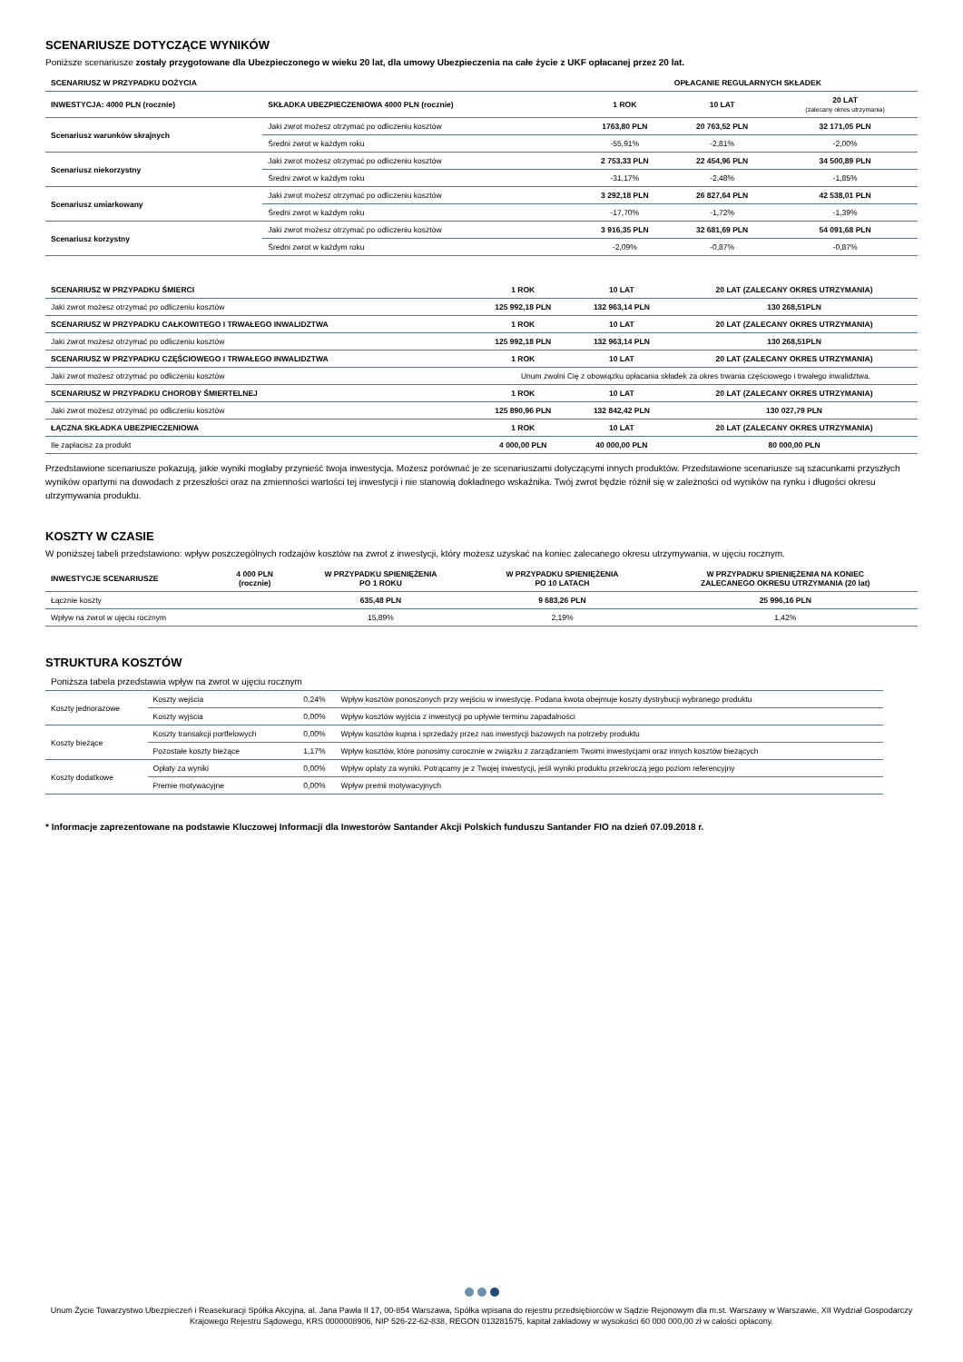SCENARIUSZE DOTYCZĄCE WYNIKÓW
Poniższe scenariusze zostały przygotowane dla Ubezpieczonego w wieku 20 lat, dla umowy Ubezpieczenia na całe życie z UKF opłacanej przez 20 lat.
| SCENARIUSZ W PRZYPADKU DOŻYCIA | | OPŁACANIE REGULARNYCH SKŁADEK | | |
| --- | --- | --- | --- | --- |
| INWESTYCJA: 4000 PLN (rocznie) | SKŁADKA UBEZPIECZENIOWA 4000 PLN (rocznie) | 1 ROK | 10 LAT | 20 LAT (zalecany okres utrzymania) |
| Scenariusz warunków skrajnych | Jaki zwrot możesz otrzymać po odliczeniu kosztów | 1763,80 PLN | 20 763,52 PLN | 32 171,05 PLN |
| | Średni zwrot w każdym roku | -55,91% | -2,81% | -2,00% |
| Scenariusz niekorzystny | Jaki zwrot możesz otrzymać po odliczeniu kosztów | 2 753,33 PLN | 22 454,96 PLN | 34 500,89 PLN |
| | Średni zwrot w każdym roku | -31,17% | -2,48% | -1,85% |
| Scenariusz umiarkowany | Jaki zwrot możesz otrzymać po odliczeniu kosztów | 3 292,18 PLN | 26 827,64 PLN | 42 538,01 PLN |
| | Średni zwrot w każdym roku | -17,70% | -1,72% | -1,39% |
| Scenariusz korzystny | Jaki zwrot możesz otrzymać po odliczeniu kosztów | 3 916,35 PLN | 32 681,69 PLN | 54 091,68 PLN |
| | Średni zwrot w każdym roku | -2,09% | -0,87% | -0,87% |
| SCENARIUSZ W PRZYPADKU ŚMIERCI | 1 ROK | 10 LAT | 20 LAT (ZALECANY OKRES UTRZYMANIA) |
| --- | --- | --- | --- |
| Jaki zwrot możesz otrzymać po odliczeniu kosztów | 125 992,18 PLN | 132 963,14 PLN | 130 268,51PLN |
| SCENARIUSZ W PRZYPADKU CAŁKOWITEGO I TRWAŁEGO INWALIDZTWA | 1 ROK | 10 LAT | 20 LAT (ZALECANY OKRES UTRZYMANIA) |
| Jaki zwrot możesz otrzymać po odliczeniu kosztów | 125 992,18 PLN | 132 963,14 PLN | 130 268,51PLN |
| SCENARIUSZ W PRZYPADKU CZĘŚCIOWEGO I TRWAŁEGO INWALIDZTWA | 1 ROK | 10 LAT | 20 LAT (ZALECANY OKRES UTRZYMANIA) |
| Jaki zwrot możesz otrzymać po odliczeniu kosztów | Unum zwolni Cię z obowiązku opłacania składek za okres trwania częściowego i trwałego inwalidztwa. | | |
| SCENARIUSZ W PRZYPADKU CHOROBY ŚMIERTELNEJ | 1 ROK | 10 LAT | 20 LAT (ZALECANY OKRES UTRZYMANIA) |
| Jaki zwrot możesz otrzymać po odliczeniu kosztów | 125 890,96 PLN | 132 842,42 PLN | 130 027,79 PLN |
| ŁĄCZNA SKŁADKA UBEZPIECZENIOWA | 1 ROK | 10 LAT | 20 LAT (ZALECANY OKRES UTRZYMANIA) |
| Ile zapłacisz za produkt | 4 000,00 PLN | 40 000,00 PLN | 80 000,00 PLN |
Przedstawione scenariusze pokazują, jakie wyniki mogłaby przynieść twoja inwestycja. Możesz porównać je ze scenariuszami dotyczącymi innych produktów. Przedstawione scenariusze są szacunkami przyszłych wyników opartymi na dowodach z przeszłości oraz na zmienności wartości tej inwestycji i nie stanowią dokładnego wskaźnika. Twój zwrot będzie różnił się w zależności od wyników na rynku i długości okresu utrzymywania produktu.
KOSZTY W CZASIE
W poniższej tabeli przedstawiono: wpływ poszczególnych rodzajów kosztów na zwrot z inwestycji, który możesz uzyskać na koniec zalecanego okresu utrzymywania, w ujęciu rocznym.
| INWESTYCJE SCENARIUSZE | 4 000 PLN (rocznie) | W PRZYPADKU SPIENIĘŻENIA PO 1 ROKU | W PRZYPADKU SPIENIĘŻENIA PO 10 LATACH | W PRZYPADKU SPIENIĘŻENIA NA KONIEC ZALECANEGO OKRESU UTRZYMANIA (20 lat) |
| --- | --- | --- | --- | --- |
| Łącznie koszty | | 635,48 PLN | 9 683,26 PLN | 25 996,16 PLN |
| Wpływ na zwrot w ujęciu rocznym | | 15,89% | 2,19% | 1,42% |
STRUKTURA KOSZTÓW
| Poniższa tabela przedstawia wpływ na zwrot w ujęciu rocznym | | | |
| Koszty jednorazowe | Koszty wejścia | 0,24% | Wpływ kosztów ponoszonych przy wejściu w inwestycję. Podana kwota obejmuje koszty dystrybucji wybranego produktu |
| | Koszty wyjścia | 0,00% | Wpływ kosztów wyjścia z inwestycji po upływie terminu zapadalności |
| Koszty bieżące | Koszty transakcji portfelowych | 0,00% | Wpływ kosztów kupna i sprzedaży przez nas inwestycji bazowych na potrzeby produktu |
| | Pozostałe koszty bieżące | 1,17% | Wpływ kosztów, które ponosimy corocznie w związku z zarządzaniem Twoimi inwestycjami oraz innych kosztów bieżących |
| Koszty dodatkowe | Opłaty za wyniki | 0,00% | Wpływ opłaty za wyniki. Potrącamy je z Twojej inwestycji, jeśli wyniki produktu przekroczą jego poziom referencyjny |
| | Premie motywacyjne | 0,00% | Wpływ premii motywacyjnych |
* Informacje zaprezentowane na podstawie Kluczowej Informacji dla Inwestorów Santander Akcji Polskich funduszu Santander FIO na dzień 07.09.2018 r.
Unum Życie Towarzystwo Ubezpieczeń i Reasekuracji Spółka Akcyjna, al. Jana Pawła II 17, 00-854 Warszawa, Spółka wpisana do rejestru przedsiębiorców w Sądzie Rejonowym dla m.st. Warszawy w Warszawie, XII Wydział Gospodarczy Krajowego Rejestru Sądowego, KRS 0000008906, NIP 526-22-62-838, REGON 013281575, kapitał zakładowy w wysokości 60 000 000,00 zł w całości opłacony.